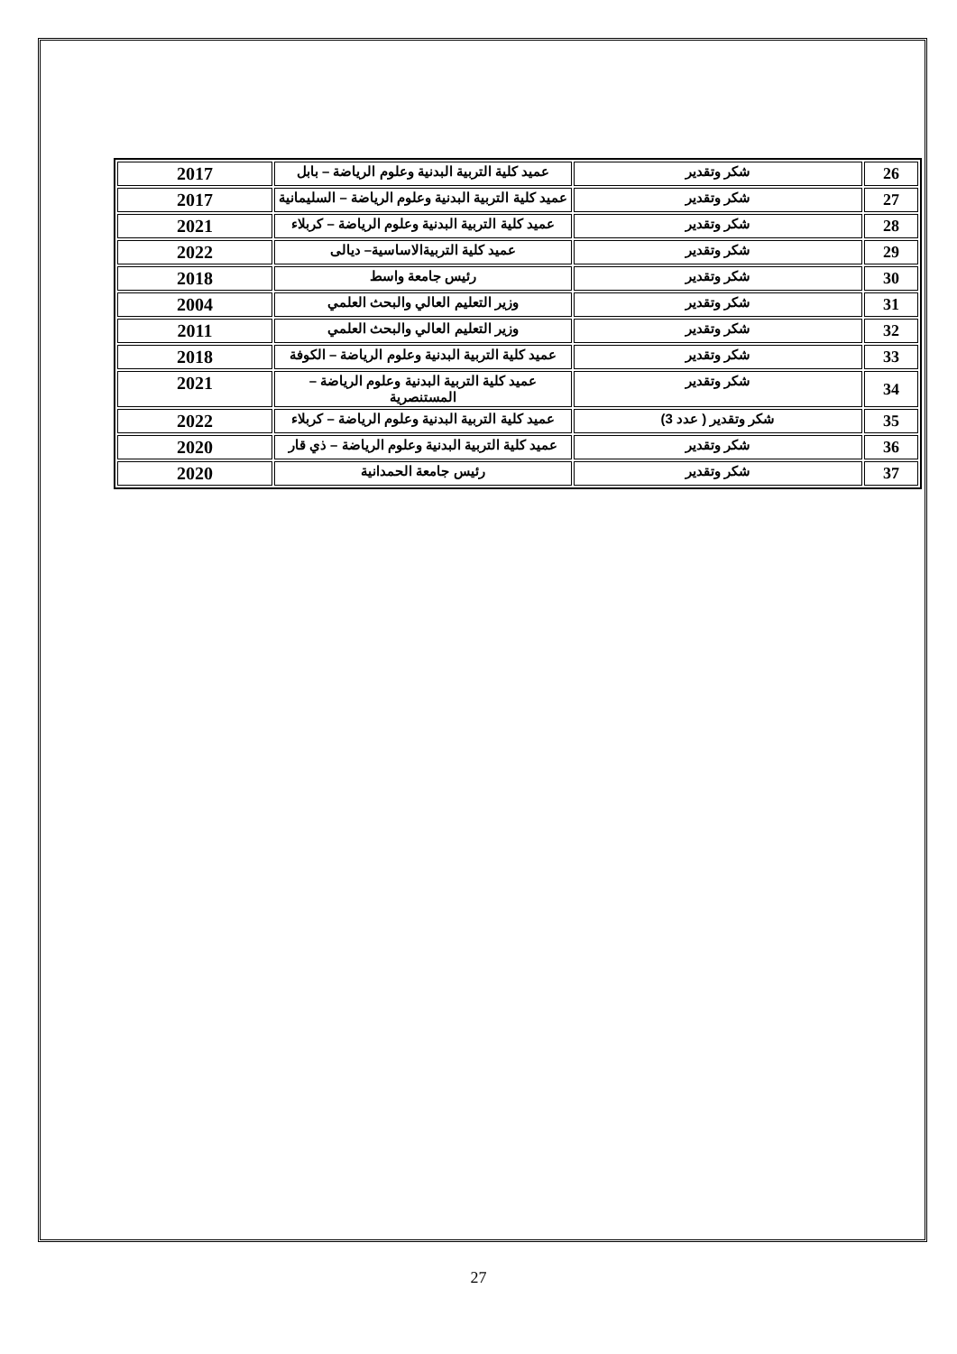| 26 | شكر وتقدير | عميد كلية التربية البدنية وعلوم الرياضة – بابل | 2017 |
| 27 | شكر وتقدير | عميد كلية التربية البدنية وعلوم الرياضة – السليمانية | 2017 |
| 28 | شكر وتقدير | عميد كلية التربية البدنية وعلوم الرياضة – كربلاء | 2021 |
| 29 | شكر وتقدير | عميد كلية التربيةالاساسية– ديالى | 2022 |
| 30 | شكر وتقدير | رئيس جامعة واسط | 2018 |
| 31 | شكر وتقدير | وزير التعليم العالي والبحث العلمي | 2004 |
| 32 | شكر وتقدير | وزير التعليم العالي والبحث العلمي | 2011 |
| 33 | شكر وتقدير | عميد كلية التربية البدنية وعلوم الرياضة – الكوفة | 2018 |
| 34 | شكر وتقدير | عميد كلية التربية البدنية وعلوم الرياضة – المستنصرية | 2021 |
| 35 | شكر وتقدير ( عدد 3) | عميد كلية التربية البدنية وعلوم الرياضة – كربلاء | 2022 |
| 36 | شكر وتقدير | عميد كلية التربية البدنية وعلوم الرياضة – ذي قار | 2020 |
| 37 | شكر وتقدير | رئيس جامعة الحمدانية | 2020 |
27